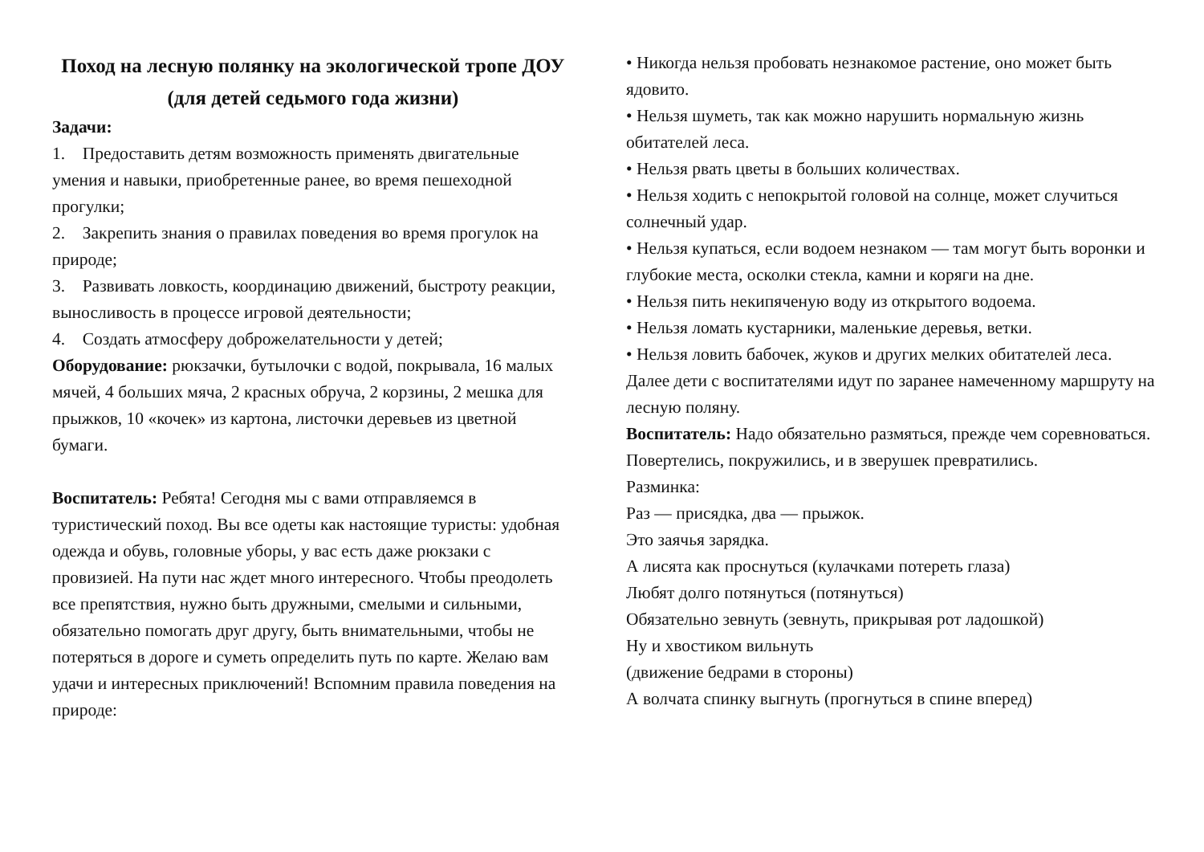Поход на лесную полянку на экологической тропе ДОУ
(для детей седьмого года жизни)
Задачи:
1. Предоставить детям возможность применять двигательные умения и навыки, приобретенные ранее, во время пешеходной прогулки;
2. Закрепить знания о правилах поведения во время прогулок на природе;
3. Развивать ловкость, координацию движений, быстроту реакции, выносливость в процессе игровой деятельности;
4. Создать атмосферу доброжелательности у детей;
Оборудование: рюкзачки, бутылочки с водой, покрывала, 16 малых мячей, 4 больших мяча, 2 красных обруча, 2 корзины, 2 мешка для прыжков, 10 «кочек» из картона, листочки деревьев из цветной бумаги.
Воспитатель: Ребята! Сегодня мы с вами отправляемся в туристический поход. Вы все одеты как настоящие туристы: удобная одежда и обувь, головные уборы, у вас есть даже рюкзаки с провизией. На пути нас ждет много интересного. Чтобы преодолеть все препятствия, нужно быть дружными, смелыми и сильными, обязательно помогать друг другу, быть внимательными, чтобы не потеряться в дороге и суметь определить путь по карте. Желаю вам удачи и интересных приключений! Вспомним правила поведения на природе:
• Никогда нельзя пробовать незнакомое растение, оно может быть ядовито.
• Нельзя шуметь, так как можно нарушить нормальную жизнь обитателей леса.
• Нельзя рвать цветы в больших количествах.
• Нельзя ходить с непокрытой головой на солнце, может случиться солнечный удар.
• Нельзя купаться, если водоем незнаком — там могут быть воронки и глубокие места, осколки стекла, камни и коряги на дне.
• Нельзя пить некипяченую воду из открытого водоема.
• Нельзя ломать кустарники, маленькие деревья, ветки.
• Нельзя ловить бабочек, жуков и других мелких обитателей леса.
Далее дети с воспитателями идут по заранее намеченному маршруту на лесную поляну.
Воспитатель: Надо обязательно размяться, прежде чем соревноваться.
Повертелись, покружились, и в зверушек превратились.
Разминка:
Раз — присядка, два — прыжок.
Это заячья зарядка.
А лисята как проснуться (кулачками потереть глаза)
Любят долго потянуться (потянуться)
Обязательно зевнуть (зевнуть, прикрывая рот ладошкой)
Ну и хвостиком вильнуть
(движение бедрами в стороны)
А волчата спинку выгнуть (прогнуться в спине вперед)